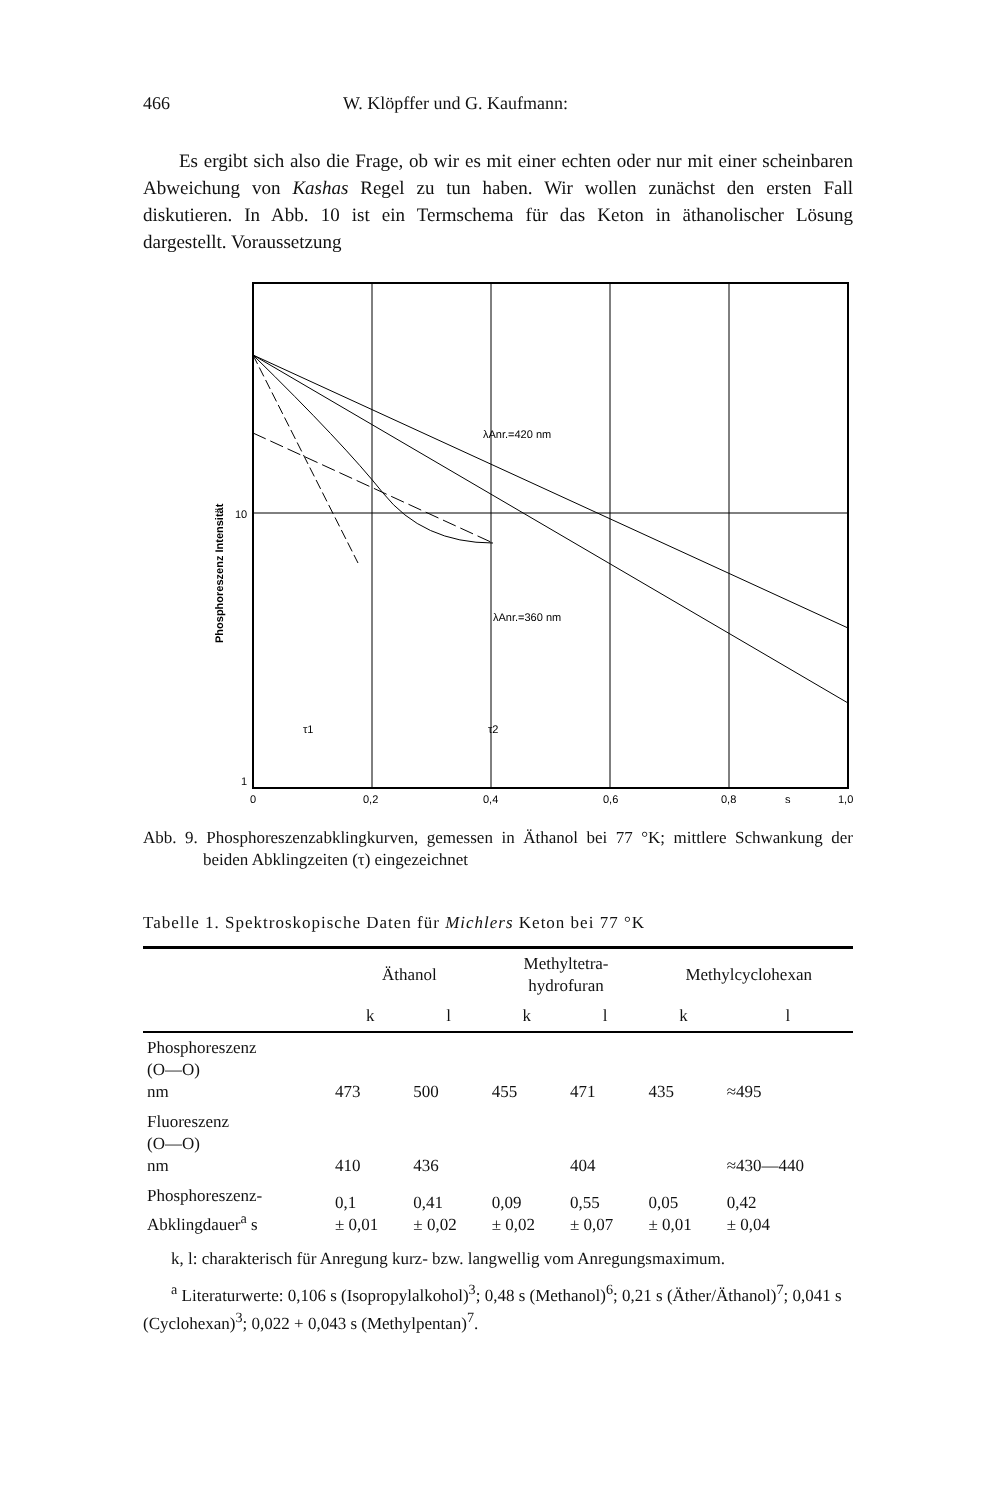466 W. Klöpffer und G. Kaufmann:
Es ergibt sich also die Frage, ob wir es mit einer echten oder nur mit einer scheinbaren Abweichung von Kashas Regel zu tun haben. Wir wollen zunächst den ersten Fall diskutieren. In Abb. 10 ist ein Termschema für das Keton in äthanolischer Lösung dargestellt. Voraussetzung
λAnr.=420 nm
λAnr.=360 nm
10
1
0
0,2
0,4
0,6
0,8
s
1,0
τ1
τ2
Phosphoreszenz Intensität
Abb. 9. Phosphoreszenzabklingkurven, gemessen in Äthanol bei 77 °K; mittlere Schwankung der beiden Abklingzeiten (τ) eingezeichnet
Tabelle 1. Spektroskopische Daten für Michlers Keton bei 77 °K
| | Äthanol | | Methyltetra- hydrofuran | | Methylcyclohexan | |
| --- | --- | --- | --- | --- | --- | --- |
| | k | l | k | l | k | l |
| Phosphoreszenz (O—O) nm | 473 | 500 | 455 | 471 | 435 | ≈495 |
| Fluoreszenz (O—O) nm | 410 | 436 | | 404 | | ≈430—440 |
| Phosphoreszenz- Abklingdauer<sup>a</sup> s | 0,1 ± 0,01 | 0,41 ± 0,02 | 0,09 ± 0,02 | 0,55 ± 0,07 | 0,05 ± 0,01 | 0,42 ± 0,04 |
k, l: charakterisch für Anregung kurz- bzw. langwellig vom Anregungsmaximum.
<sup>a</sup> Literaturwerte: 0,106 s (Isopropylalkohol)<sup>3</sup>; 0,48 s (Methanol)<sup>6</sup>; 0,21 s (Äther/Äthanol)<sup>7</sup>; 0,041 s (Cyclohexan)<sup>3</sup>; 0,022 + 0,043 s (Methylpentan)<sup>7</sup>.